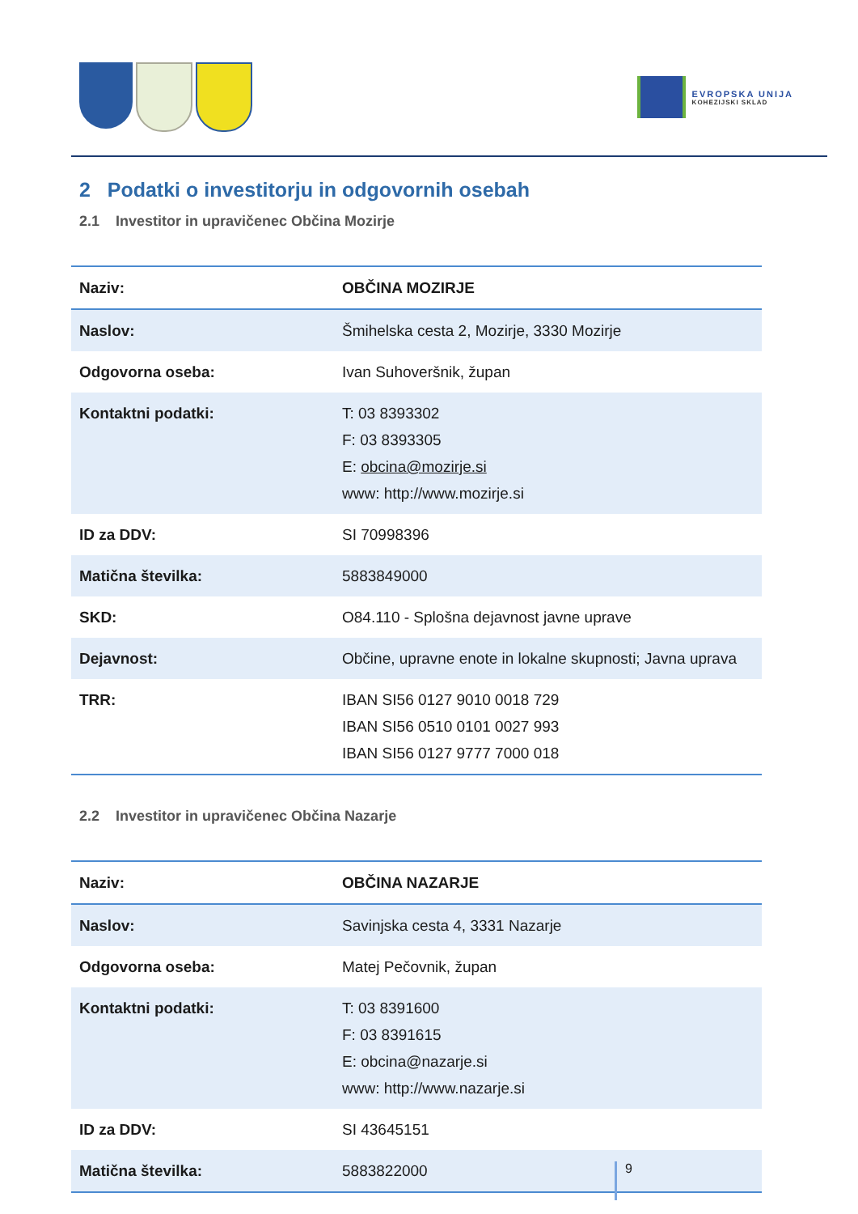EVROPSKA UNIJA
KOHEZIJSKI SKLAD
2 Podatki o investitorju in odgovornih osebah
2.1 Investitor in upravičenec Občina Mozirje
| Naziv: | OBČINA MOZIRJE |
| Naslov: | Šmihelska cesta 2, Mozirje, 3330 Mozirje |
| Odgovorna oseba: | Ivan Suhoveršnik, župan |
| Kontaktni podatki: | T: 03 8393302 F: 03 8393305 E: obcina@mozirje.si www: http://www.mozirje.si |
| ID za DDV: | SI 70998396 |
| Matična številka: | 5883849000 |
| SKD: | O84.110 - Splošna dejavnost javne uprave |
| Dejavnost: | Občine, upravne enote in lokalne skupnosti; Javna uprava |
| TRR: | IBAN SI56 0127 9010 0018 729 IBAN SI56 0510 0101 0027 993 IBAN SI56 0127 9777 7000 018 |
2.2 Investitor in upravičenec Občina Nazarje
| Naziv: | OBČINA NAZARJE |
| Naslov: | Savinjska cesta 4, 3331 Nazarje |
| Odgovorna oseba: | Matej Pečovnik, župan |
| Kontaktni podatki: | T: 03 8391600 F: 03 8391615 E: obcina@nazarje.si www: http://www.nazarje.si |
| ID za DDV: | SI 43645151 |
| Matična številka: | 5883822000 |
9